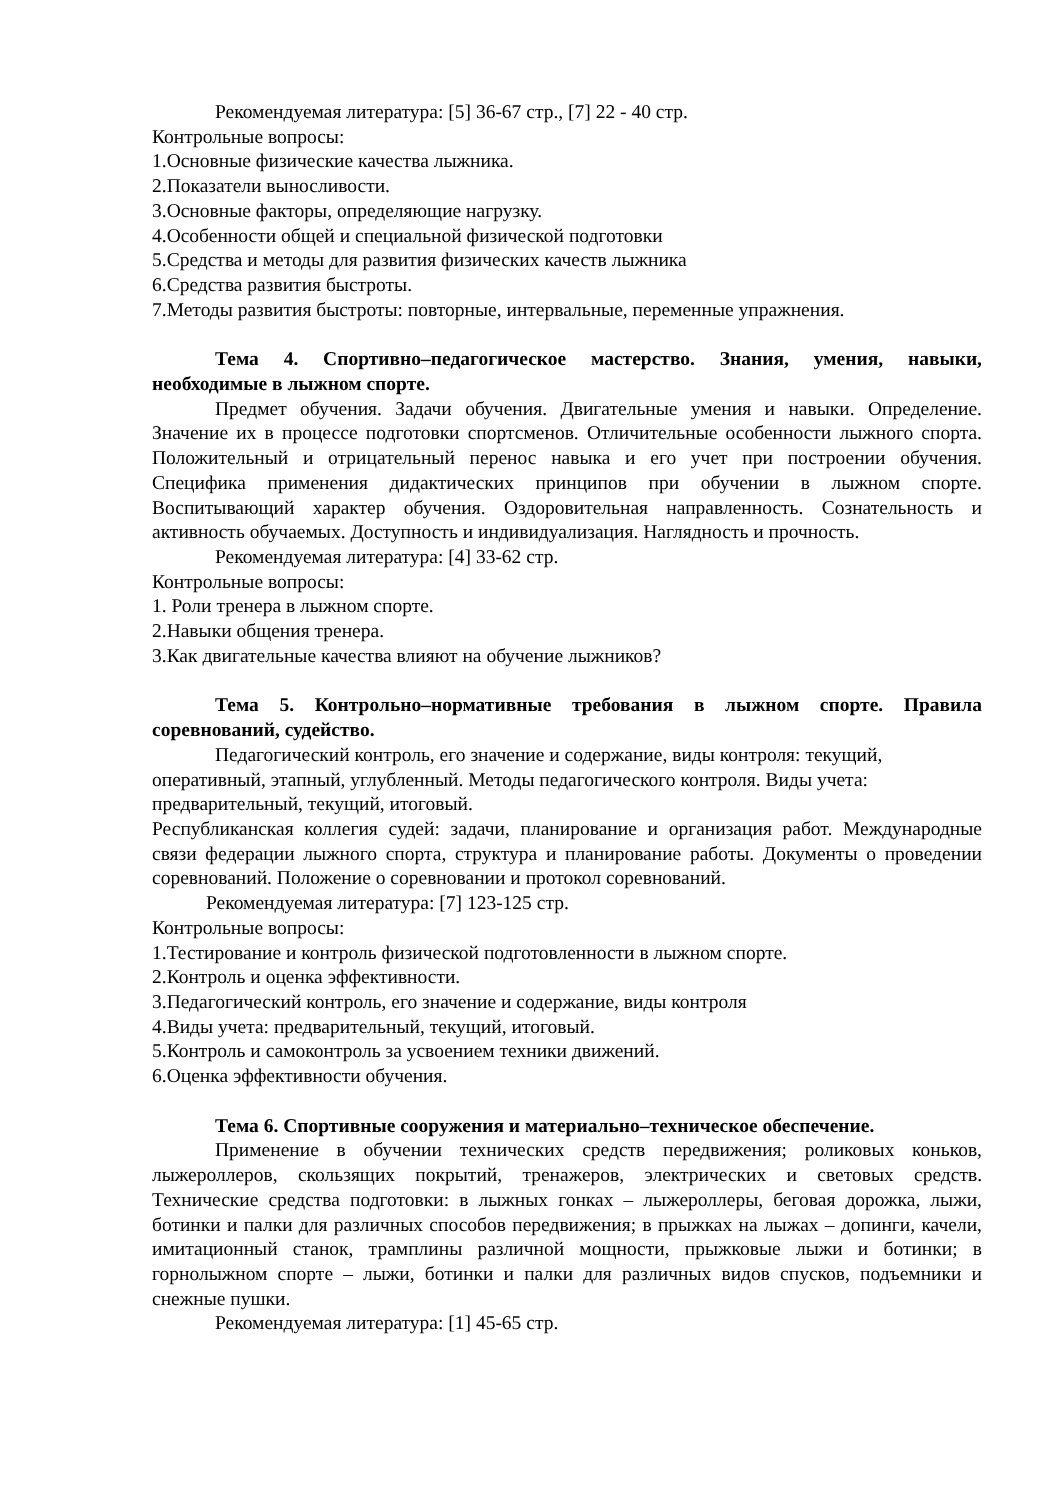Рекомендуемая литература: [5] 36-67 стр., [7] 22 - 40 стр.
Контрольные вопросы:
1.Основные физические качества лыжника.
2.Показатели выносливости.
3.Основные факторы, определяющие нагрузку.
4.Особенности общей и специальной физической подготовки
5.Средства и методы для развития физических качеств лыжника
6.Средства развития быстроты.
7.Методы развития быстроты: повторные, интервальные, переменные упражнения.
Тема 4. Спортивно–педагогическое мастерство. Знания, умения, навыки, необходимые в лыжном спорте.
Предмет обучения. Задачи обучения. Двигательные умения и навыки. Определение. Значение их в процессе подготовки спортсменов. Отличительные особенности лыжного спорта. Положительный и отрицательный перенос навыка и его учет при построении обучения. Специфика применения дидактических принципов при обучении в лыжном спорте. Воспитывающий характер обучения. Оздоровительная направленность. Сознательность и активность обучаемых. Доступность и индивидуализация. Наглядность и прочность.
Рекомендуемая литература: [4] 33-62 стр.
Контрольные вопросы:
1. Роли тренера в лыжном спорте.
2.Навыки общения тренера.
3.Как двигательные качества влияют на обучение лыжников?
Тема 5. Контрольно–нормативные требования в лыжном спорте. Правила соревнований, судейство.
Педагогический контроль, его значение и содержание, виды контроля: текущий, оперативный, этапный, углубленный. Методы педагогического контроля. Виды учета: предварительный, текущий, итоговый.
Республиканская коллегия судей: задачи, планирование и организация работ. Международные связи федерации лыжного спорта, структура и планирование работы. Документы о проведении соревнований. Положение о соревновании и протокол соревнований.
Рекомендуемая литература: [7] 123-125 стр.
Контрольные вопросы:
1.Тестирование и контроль физической подготовленности в лыжном спорте.
2.Контроль и оценка эффективности.
3.Педагогический контроль, его значение и содержание, виды контроля
4.Виды учета: предварительный, текущий, итоговый.
5.Контроль и самоконтроль за усвоением техники движений.
6.Оценка эффективности обучения.
Тема 6. Спортивные сооружения и материально–техническое обеспечение.
Применение в обучении технических средств передвижения; роликовых коньков, лыжероллеров, скользящих покрытий, тренажеров, электрических и световых средств. Технические средства подготовки: в лыжных гонках – лыжероллеры, беговая дорожка, лыжи, ботинки и палки для различных способов передвижения; в прыжках на лыжах – допинги, качели, имитационный станок, трамплины различной мощности, прыжковые лыжи и ботинки; в горнолыжном спорте – лыжи, ботинки и палки для различных видов спусков, подъемники и снежные пушки.
Рекомендуемая литература: [1] 45-65 стр.